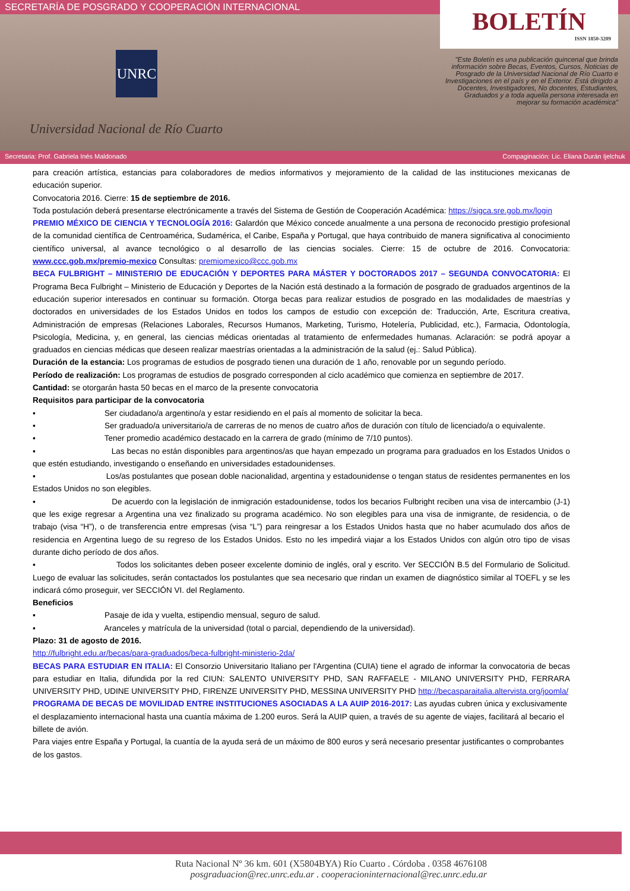SECRETARÍA DE POSGRADO Y COOPERACIÓN INTERNACIONAL
UNRC
Universidad Nacional de Río Cuarto
BOLETÍN
ISSN 1850-3209
"Este Boletín es una publicación quincenal que brinda información sobre Becas, Eventos, Cursos, Noticias de Posgrado de la Universidad Nacional de Río Cuarto e Investigaciones en el país y en el Exterior. Está dirigido a Docentes, Investigadores, No docentes, Estudiantes, Graduados y a toda aquella persona interesada en mejorar su formación académica"
Secretaria: Prof. Gabriela Inés Maldonado Compaginación: Lic. Eliana Durán Ijelchuk
para creación artística, estancias para colaboradores de medios informativos y mejoramiento de la calidad de las instituciones mexicanas de educación superior.
Convocatoria 2016. Cierre: 15 de septiembre de 2016.
Toda postulación deberá presentarse electrónicamente a través del Sistema de Gestión de Cooperación Académica: https://sigca.sre.gob.mx/login
PREMIO MÉXICO DE CIENCIA Y TECNOLOGÍA 2016: Galardón que México concede anualmente a una persona de reconocido prestigio profesional de la comunidad científica de Centroamérica, Sudamérica, el Caribe, España y Portugal, que haya contribuido de manera significativa al conocimiento científico universal, al avance tecnológico o al desarrollo de las ciencias sociales. Cierre: 15 de octubre de 2016. Convocatoria: www.ccc.gob.mx/premio-mexico Consultas: premiomexico@ccc.gob.mx
BECA FULBRIGHT – MINISTERIO DE EDUCACIÓN Y DEPORTES PARA MÁSTER Y DOCTORADOS 2017 – SEGUNDA CONVOCATORIA: El Programa Beca Fulbright – Ministerio de Educación y Deportes de la Nación está destinado a la formación de posgrado de graduados argentinos de la educación superior interesados en continuar su formación. Otorga becas para realizar estudios de posgrado en las modalidades de maestrías y doctorados en universidades de los Estados Unidos en todos los campos de estudio con excepción de: Traducción, Arte, Escritura creativa, Administración de empresas (Relaciones Laborales, Recursos Humanos, Marketing, Turismo, Hotelería, Publicidad, etc.), Farmacia, Odontología, Psicología, Medicina, y, en general, las ciencias médicas orientadas al tratamiento de enfermedades humanas. Aclaración: se podrá apoyar a graduados en ciencias médicas que deseen realizar maestrías orientadas a la administración de la salud (ej.: Salud Pública).
Duración de la estancia: Los programas de estudios de posgrado tienen una duración de 1 año, renovable por un segundo período.
Período de realización: Los programas de estudios de posgrado corresponden al ciclo académico que comienza en septiembre de 2017.
Cantidad: se otorgarán hasta 50 becas en el marco de la presente convocatoria
Requisitos para participar de la convocatoria
▪ Ser ciudadano/a argentino/a y estar residiendo en el país al momento de solicitar la beca.
▪ Ser graduado/a universitario/a de carreras de no menos de cuatro años de duración con título de licenciado/a o equivalente.
▪ Tener promedio académico destacado en la carrera de grado (mínimo de 7/10 puntos).
▪ Las becas no están disponibles para argentinos/as que hayan empezado un programa para graduados en los Estados Unidos o que estén estudiando, investigando o enseñando en universidades estadounidenses.
▪ Los/as postulantes que posean doble nacionalidad, argentina y estadounidense o tengan status de residentes permanentes en los Estados Unidos no son elegibles.
▪ De acuerdo con la legislación de inmigración estadounidense, todos los becarios Fulbright reciben una visa de intercambio (J-1) que les exige regresar a Argentina una vez finalizado su programa académico. No son elegibles para una visa de inmigrante, de residencia, o de trabajo (visa “H”), o de transferencia entre empresas (visa “L”) para reingresar a los Estados Unidos hasta que no haber acumulado dos años de residencia en Argentina luego de su regreso de los Estados Unidos. Esto no les impedirá viajar a los Estados Unidos con algún otro tipo de visas durante dicho período de dos años.
▪ Todos los solicitantes deben poseer excelente dominio de inglés, oral y escrito. Ver SECCIÓN B.5 del Formulario de Solicitud. Luego de evaluar las solicitudes, serán contactados los postulantes que sea necesario que rindan un examen de diagnóstico similar al TOEFL y se les indicará cómo proseguir, ver SECCIÓN VI. del Reglamento.
Beneficios
▪ Pasaje de ida y vuelta, estipendio mensual, seguro de salud.
▪ Aranceles y matrícula de la universidad (total o parcial, dependiendo de la universidad).
Plazo: 31 de agosto de 2016.
http://fulbright.edu.ar/becas/para-graduados/beca-fulbright-ministerio-2da/
BECAS PARA ESTUDIAR EN ITALIA: El Consorzio Universitario Italiano per l'Argentina (CUIA) tiene el agrado de informar la convocatoria de becas para estudiar en Italia, difundida por la red CIUN: SALENTO UNIVERSITY PHD, SAN RAFFAELE - MILANO UNIVERSITY PHD, FERRARA UNIVERSITY PHD, UDINE UNIVERSITY PHD, FIRENZE UNIVERSITY PHD, MESSINA UNIVERSITY PHD http://becasparaitalia.altervista.org/joomla/
PROGRAMA DE BECAS DE MOVILIDAD ENTRE INSTITUCIONES ASOCIADAS A LA AUIP 2016-2017: Las ayudas cubren única y exclusivamente el desplazamiento internacional hasta una cuantía máxima de 1.200 euros. Será la AUIP quien, a través de su agente de viajes, facilitará al becario el billete de avión.
Para viajes entre España y Portugal, la cuantía de la ayuda será de un máximo de 800 euros y será necesario presentar justificantes o comprobantes de los gastos.
Ruta Nacional Nº 36 km. 601 (X5804BYA) Río Cuarto . Córdoba . 0358 4676108
posgraduacion@rec.unrc.edu.ar . cooperacioninternacional@rec.unrc.edu.ar